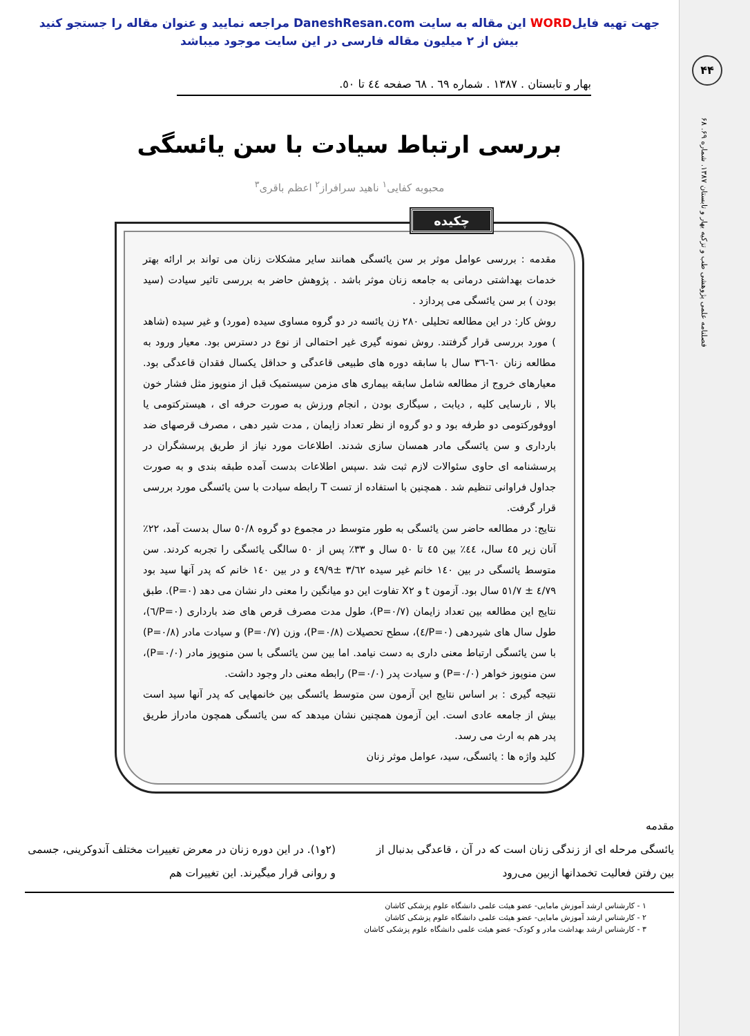۴۴
فصلنامه علمی پژوهشی طب و تزکیه بهار و تابستان ۱۳۸۷. شماره ۶۹. ۶۸
جهت تهیه فایلWORD این مقاله به سایت DaneshResan.com مراجعه نمایید و عنوان مقاله را جستجو کنید
بیش از ۲ میلیون مقاله فارسی در این سایت موجود میباشد
بهار و تابستان . ۱۳۸۷ . شماره ٦۹ . ٦۸ صفحه ٤٤ تا ٥٠.
بررسی ارتباط سیادت با سن یائسگی
محبوبه کفایی<sup>۱</sup> ناهید سرافراز<sup>۲</sup> اعظم باقری<sup>۳</sup>
چکیده
مقدمه : بررسی عوامل موثر بر سن یائسگی همانند سایر مشکلات زنان می تواند بر ارائه بهتر خدمات بهداشتی درمانی به جامعه زنان موثر باشد . پژوهش حاضر به بررسی تاثیر سیادت (سید بودن ) بر سن یائسگی می پردازد .
روش کار: در این مطالعه تحلیلی ۲۸۰ زن یائسه در دو گروه مساوی سیده (مورد) و غیر سیده (شاهد ) مورد بررسی قرار گرفتند. روش نمونه گیری غیر احتمالی از نوع در دسترس بود. معیار ورود به مطالعه زنان ٦۰-۳٦ سال با سابقه دوره های طبیعی قاعدگی و حداقل یکسال فقدان قاعدگی بود. معیارهای خروج از مطالعه شامل سابقه بیماری های مزمن سیستمیک قبل از منوپوز مثل فشار خون بالا , نارسایی کلیه , دیابت , سیگاری بودن , انجام ورزش به صورت حرفه ای ، هیسترکتومی یا اووفورکتومی دو طرفه بود و دو گروه از نظر تعداد زایمان , مدت شیر دهی ، مصرف قرصهای ضد بارداری و سن یائسگی مادر همسان سازی شدند. اطلاعات مورد نیاز از طریق پرسشگران در پرسشنامه ای حاوی سئوالات لازم ثبت شد .سپس اطلاعات بدست آمده طبقه بندی و به صورت جداول فراوانی تنظیم شد . همچنین با استفاده از تست T رابطه سیادت با سن یائسگی مورد بررسی قرار گرفت.
نتایج: در مطالعه حاضر سن یائسگی به طور متوسط در مجموع دو گروه ٥۰/۸ سال بدست آمد، ۲۲٪ آنان زیر ٤٥ سال، ٤٤٪ بین ٤٥ تا ٥۰ سال و ۳۳٪ پس از ٥۰ سالگی یائسگی را تجربه کردند. سن متوسط یائسگی در بین ۱٤۰ خانم غیر سیده ۳/٦۲ ±٤۹/۹ و در بین ۱٤۰ خانم که پدر آنها سید بود ٤/۷۹ ± ٥۱/۷ سال بود. آزمون t و X۲ تفاوت این دو میانگین را معنی دار نشان می دهد (P=۰). طبق نتایج این مطالعه بین تعداد زایمان (P=۰/۷)، طول مدت مصرف قرص های ضد بارداری (P=۰/٦)، طول سال های شیردهی (P=۰/٤)، سطح تحصیلات (P=۰/۸)، وزن (P=۰/۷) و سیادت مادر (P=۰/۸) با سن یائسگی ارتباط معنی داری به دست نیامد. اما بین سن یائسگی با سن منوپوز مادر (P=۰/۰)، سن منوپوز خواهر (P=۰/۰) و سیادت پدر (P=۰/۰) رابطه معنی دار وجود داشت.
نتیجه گیری : بر اساس نتایج این آزمون سن متوسط یائسگی بین خانمهایی که پدر آنها سید است بیش از جامعه عادی است. این آزمون همچنین نشان میدهد که سن یائسگی همچون مادراز طریق پدر هم به ارث می رسد.
کلید واژه ها : یائسگی، سید، عوامل موثر زنان
مقدمه
یائسگی مرحله ای از زندگی زنان است که در آن ، قاعدگی بدنبال از بین رفتن فعالیت تخمدانها ازبین می‌رود
(۲و۱). در این دوره زنان در معرض تغییرات مختلف آندوکرینی، جسمی و روانی قرار میگیرند. این تغییرات هم
۱ - کارشناس ارشد آموزش مامایی- عضو هیئت علمی دانشگاه علوم پزشکی کاشان
۲ - کارشناس ارشد آموزش مامایی- عضو هیئت علمی دانشگاه علوم پزشکی کاشان
۳ - کارشناس ارشد بهداشت مادر و کودک- عضو هیئت علمی دانشگاه علوم پزشکی کاشان